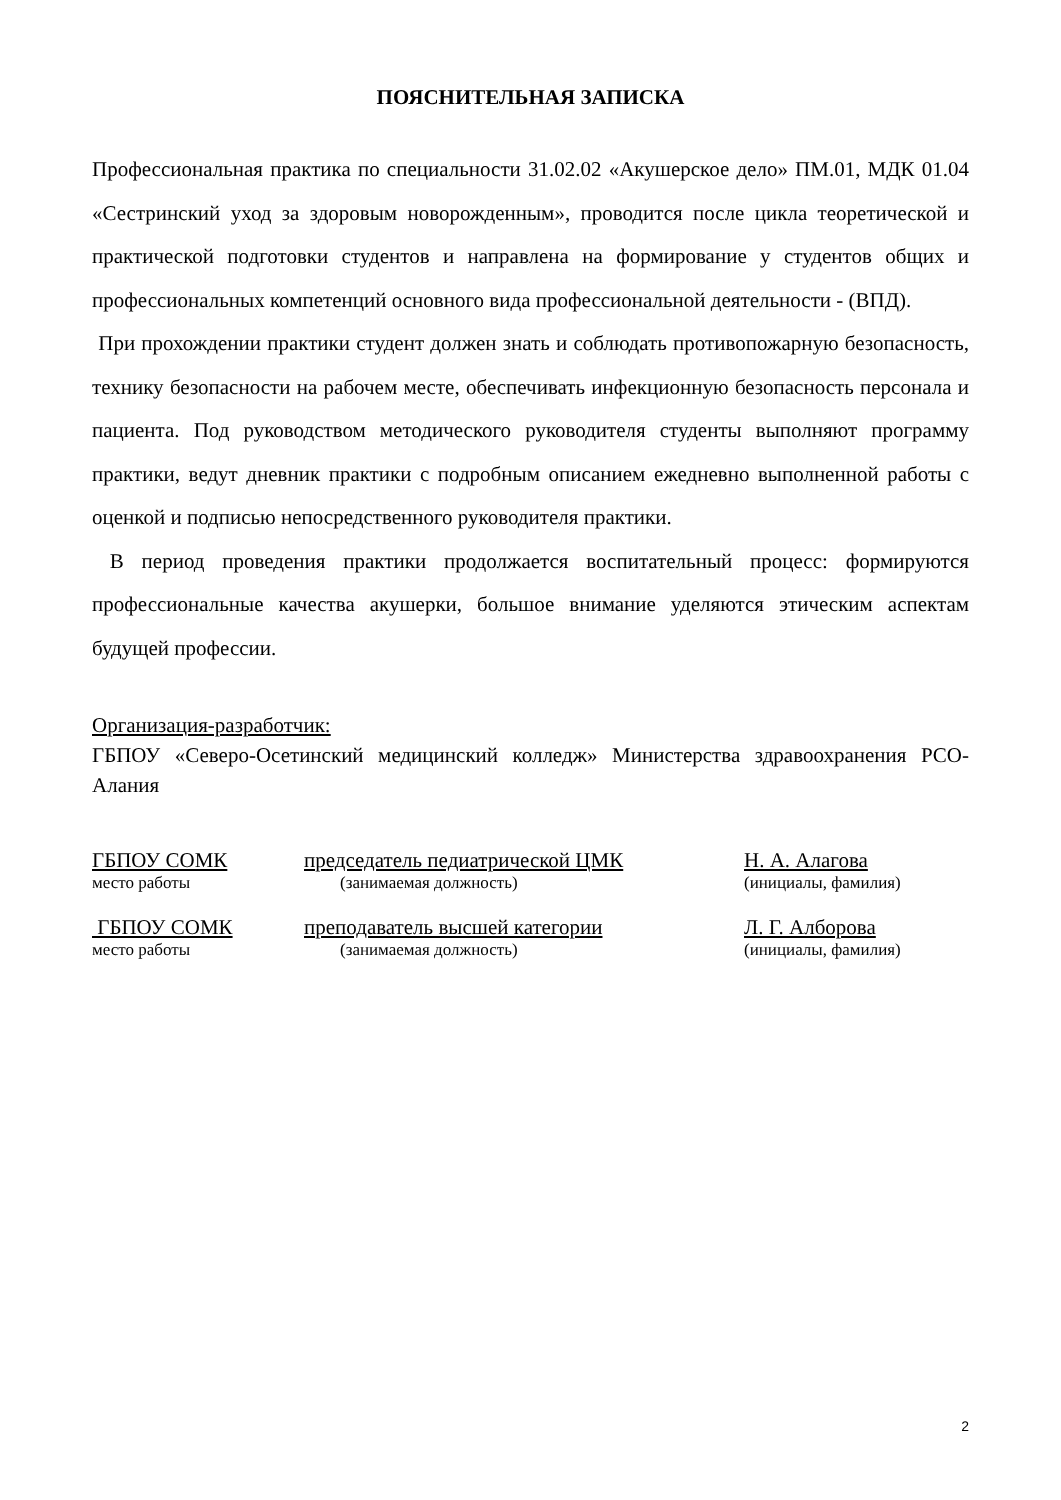ПОЯСНИТЕЛЬНАЯ ЗАПИСКА
Профессиональная практика по специальности 31.02.02 «Акушерское дело» ПМ.01, МДК 01.04 «Сестринский уход за здоровым новорожденным», проводится после цикла теоретической и практической подготовки студентов и направлена на формирование у студентов общих и профессиональных компетенций основного вида профессиональной деятельности - (ВПД).
При прохождении практики студент должен знать и соблюдать противопожарную безопасность, технику безопасности на рабочем месте, обеспечивать инфекционную безопасность персонала и пациента. Под руководством методического руководителя студенты выполняют программу практики, ведут дневник практики с подробным описанием ежедневно выполненной работы с оценкой и подписью непосредственного руководителя практики.
В период проведения практики продолжается воспитательный процесс: формируются профессиональные качества акушерки, большое внимание уделяются этическим аспектам будущей профессии.
Организация-разработчик:
ГБПОУ «Северо-Осетинский медицинский колледж» Министерства здравоохранения РСО-Алания
ГБПОУ СОМК председатель педиатрической ЦМК Н. А. Алагова
место работы (занимаемая должность) (инициалы, фамилия)
ГБПОУ СОМК преподаватель высшей категории Л. Г. Алборова
место работы (занимаемая должность) (инициалы, фамилия)
2